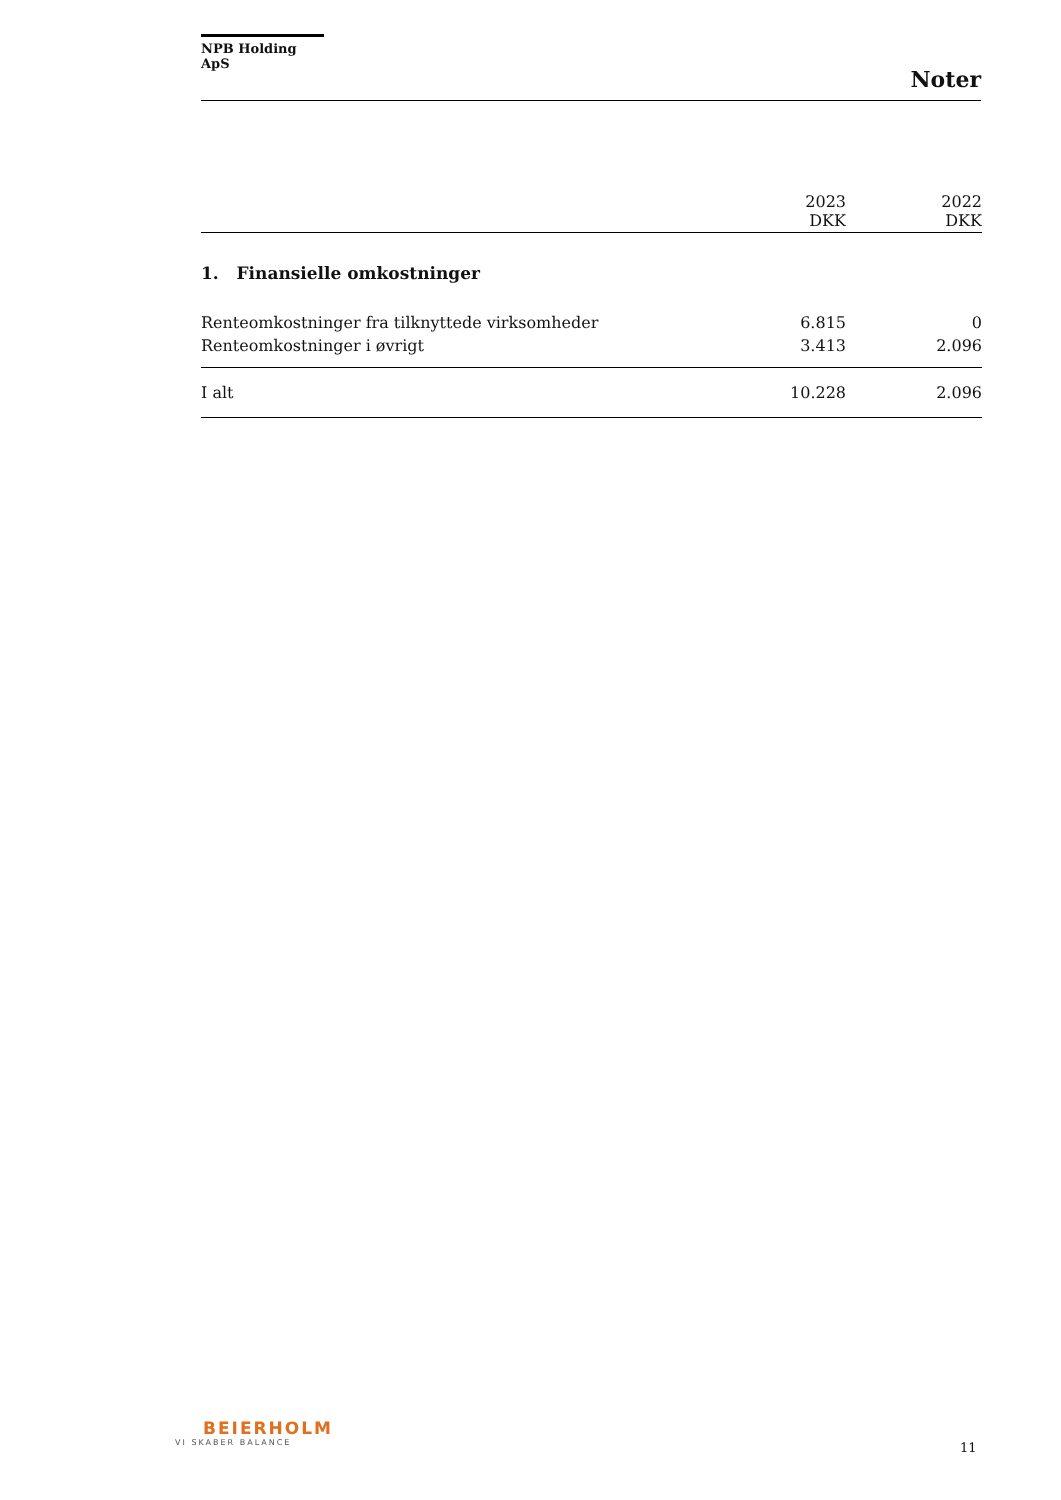NPB Holding ApS
Noter
| | 2023 DKK | 2022 DKK |
| --- | --- | --- |
| 1. Finansielle omkostninger | | |
| Renteomkostninger fra tilknyttede virksomheder | 6.815 | 0 |
| Renteomkostninger i øvrigt | 3.413 | 2.096 |
| I alt | 10.228 | 2.096 |
BEIERHOLM
VI SKABER BALANCE
11